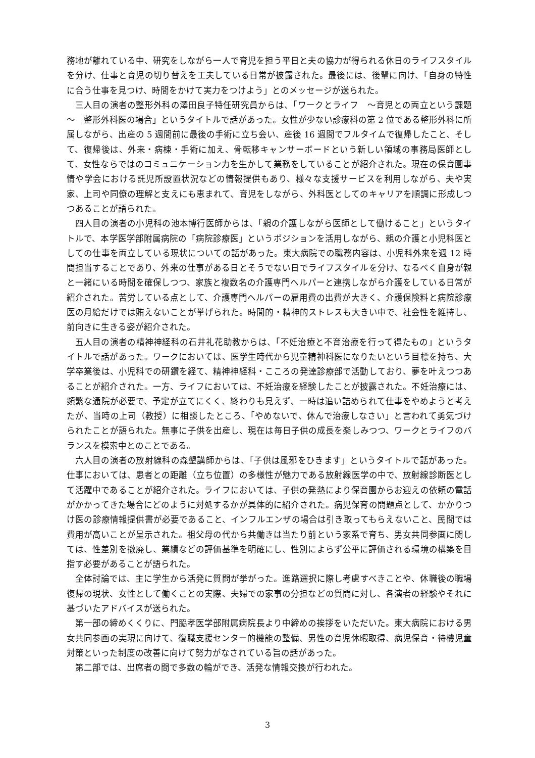務地が離れている中、研究をしながら一人で育児を担う平日と夫の協力が得られる休日のライフスタイルを分け、仕事と育児の切り替えを工夫している日常が披露された。最後には、後輩に向け、「自身の特性に合う仕事を見つけ、時間をかけて実力をつけよう」とのメッセージが送られた。
三人目の演者の整形外科の澤田良子特任研究員からは、「ワークとライフ　～育児との両立という課題～　整形外科医の場合」というタイトルで話があった。女性が少ない診療科の第 2 位である整形外科に所属しながら、出産の 5 週間前に最後の手術に立ち会い、産後 16 週間でフルタイムで復帰したこと、そして、復帰後は、外来・病棟・手術に加え、骨転移キャンサーボードという新しい領域の事務局医師として、女性ならではのコミュニケーション力を生かして業務をしていることが紹介された。現在の保育園事情や学会における託児所設置状況などの情報提供もあり、様々な支援サービスを利用しながら、夫や実家、上司や同僚の理解と支えにも恵まれて、育児をしながら、外科医としてのキャリアを順調に形成しつつあることが語られた。
四人目の演者の小児科の池本博行医師からは、「親の介護しながら医師として働けること」というタイトルで、本学医学部附属病院の「病院診療医」というポジションを活用しながら、親の介護と小児科医としての仕事を両立している現状についての話があった。東大病院での職務内容は、小児科外来を週 12 時間担当することであり、外来の仕事がある日とそうでない日でライフスタイルを分け、なるべく自身が親と一緒にいる時間を確保しつつ、家族と複数名の介護専門ヘルパーと連携しながら介護をしている日常が紹介された。苦労している点として、介護専門ヘルパーの雇用費の出費が大きく、介護保険料と病院診療医の月給だけでは賄えないことが挙げられた。時間的・精神的ストレスも大きい中で、社会性を維持し、前向きに生きる姿が紹介された。
五人目の演者の精神神経科の石井礼花助教からは、「不妊治療と不育治療を行って得たもの」というタイトルで話があった。ワークにおいては、医学生時代から児童精神科医になりたいという目標を持ち、大学卒業後は、小児科での研鑽を経て、精神神経科・こころの発達診療部で活動しており、夢を叶えつつあることが紹介された。一方、ライフにおいては、不妊治療を経験したことが披露された。不妊治療には、頻繁な通院が必要で、予定が立てにくく、終わりも見えず、一時は追い詰められて仕事をやめようと考えたが、当時の上司（教授）に相談したところ、「やめないで、休んで治療しなさい」と言われて勇気づけられたことが語られた。無事に子供を出産し、現在は毎日子供の成長を楽しみつつ、ワークとライフのバランスを模索中とのことである。
六人目の演者の放射線科の森墾講師からは、「子供は風邪をひきます」というタイトルで話があった。仕事においては、患者との距離（立ち位置）の多様性が魅力である放射線医学の中で、放射線診断医として活躍中であることが紹介された。ライフにおいては、子供の発熱により保育園からお迎えの依頼の電話がかかってきた場合にどのように対処するかが具体的に紹介された。病児保育の問題点として、かかりつけ医の診療情報提供書が必要であること、インフルエンザの場合は引き取ってもらえないこと、民間では費用が高いことが呈示された。祖父母の代から共働きは当たり前という家系で育ち、男女共同参画に関しては、性差別を撤廃し、業績などの評価基準を明確にし、性別によらず公平に評価される環境の構築を目指す必要があることが語られた。
全体討論では、主に学生から活発に質問が挙がった。進路選択に際し考慮すべきことや、休職後の職場復帰の現状、女性として働くことの実際、夫婦での家事の分担などの質問に対し、各演者の経験やそれに基づいたアドバイスが送られた。
第一部の締めくくりに、門脇孝医学部附属病院長より中締めの挨拶をいただいた。東大病院における男女共同参画の実現に向けて、復職支援センター的機能の整備、男性の育児休暇取得、病児保育・待機児童対策といった制度の改善に向けて努力がなされている旨の話があった。
第二部では、出席者の間で多数の輪ができ、活発な情報交換が行われた。
3